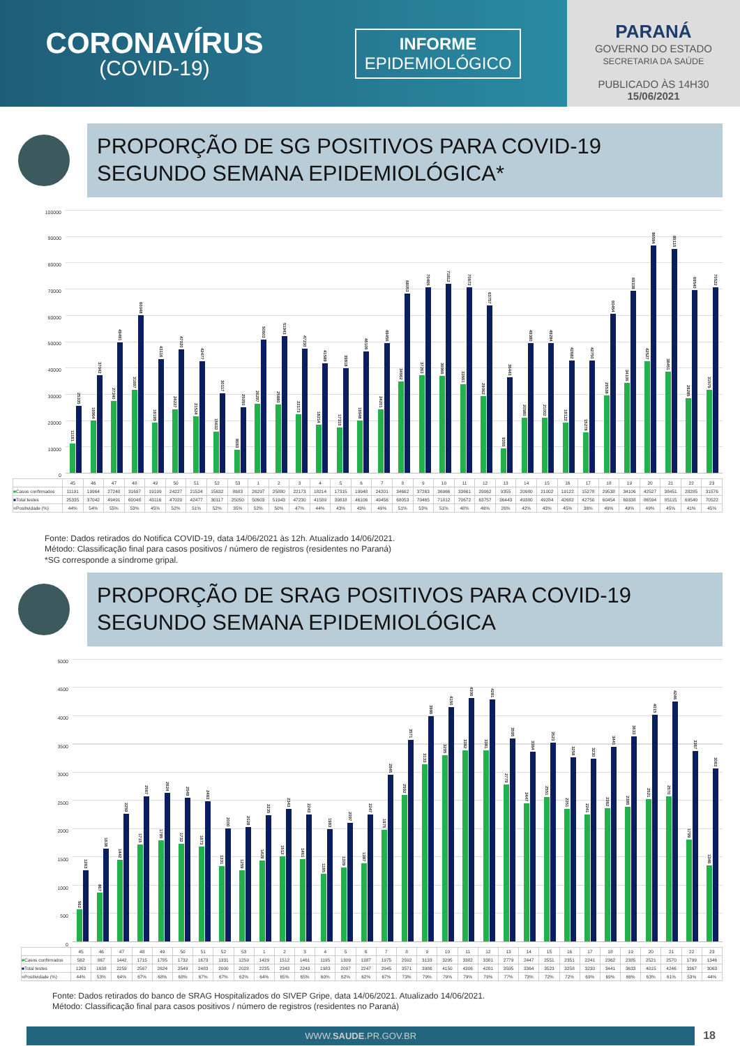CORONAVÍRUS
(COVID-19)
INFORME
EPIDEMIOLÓGICO
PARANÁ
GOVERNO DO ESTADO
SECRETARIA DA SAÚDE
PUBLICADO ÀS 14H30
15/06/2021
PROPORÇÃO DE SG POSITIVOS PARA COVID-19
SEGUNDO SEMANA EPIDEMIOLÓGICA*
100000
90000
80000
70000
60000
50000
40000
30000
20000
10000
0
11191
25335
19964
37042
27240
49491
31697
60048
19199
43116
24227
47020
21524
42477
15632
30117
8683
25050
26297
50603
25880
51943
22173
47230
18214
41589
17315
39818
19948
46106
24201
49456
34662
68053
37263
70465
36966
71812
33661
70672
29062
63757
9355
36443
20980
49380
21002
49284
19122
42682
15278
42750
29538
60454
34106
69338
42527
86594
38451
85115
28285
69540
31576
70522
| | 45 | 46 | 47 | 48 | 49 | 50 | 51 | 52 | 53 | 1 | 2 | 3 | 4 | 5 | 6 | 7 | 8 | 9 | 10 | 11 | 12 | 13 | 14 | 15 | 16 | 17 | 18 | 19 | 20 | 21 | 22 | 23 |
| --- | --- | --- | --- | --- | --- | --- | --- | --- | --- | --- | --- | --- | --- | --- | --- | --- | --- | --- | --- | --- | --- | --- | --- | --- | --- | --- | --- | --- | --- | --- | --- | --- |
| ■ Casos confirmados | 11191 | 19964 | 27240 | 31697 | 19199 | 24227 | 21524 | 15632 | 8683 | 26297 | 25880 | 22173 | 18214 | 17315 | 19948 | 24201 | 34662 | 37263 | 36966 | 33661 | 29062 | 9355 | 20980 | 21002 | 19122 | 15278 | 29538 | 34106 | 42527 | 38451 | 28285 | 31576 |
| ■ Total testes | 25335 | 37042 | 49491 | 60048 | 43116 | 47020 | 42477 | 30117 | 25050 | 50603 | 51943 | 47230 | 41589 | 39818 | 46106 | 49456 | 68053 | 70465 | 71812 | 70672 | 63757 | 36443 | 49380 | 49284 | 42682 | 42750 | 60454 | 69338 | 86594 | 85115 | 69540 | 70522 |
| ■ Positividade (%) | 44% | 54% | 55% | 53% | 45% | 52% | 51% | 52% | 35% | 52% | 50% | 47% | 44% | 43% | 43% | 49% | 51% | 53% | 51% | 48% | 46% | 26% | 42% | 43% | 45% | 36% | 49% | 49% | 49% | 45% | 41% | 45% |
Fonte: Dados retirados do Notifica COVID-19, data 14/06/2021 às 12h. Atualizado 14/06/2021.
Método: Classificação final para casos positivos / número de registros (residentes no Paraná)
*SG corresponde a síndrome gripal.
PROPORÇÃO DE SRAG POSITIVOS PARA COVID-19
SEGUNDO SEMANA EPIDEMIOLÓGICA
5000
4500
4000
3500
3000
2500
2000
1500
1000
500
0
562
1263
867
1638
1442
2259
1715
2567
1785
2624
1732
2549
1673
2483
1331
2000
1259
2028
1429
2235
1512
2343
1461
2243
1195
1983
1309
2097
1387
2247
1975
2945
2592
3571
3133
3986
3295
4150
3382
4306
3381
4281
2779
3595
2447
3364
2551
3523
2351
3258
2241
3230
2362
3441
2385
3633
2521
4015
2570
4246
1799
3367
1346
3063
| | 45 | 46 | 47 | 48 | 49 | 50 | 51 | 52 | 53 | 1 | 2 | 3 | 4 | 5 | 6 | 7 | 8 | 9 | 10 | 11 | 12 | 13 | 14 | 15 | 16 | 17 | 18 | 19 | 20 | 21 | 22 | 23 |
| --- | --- | --- | --- | --- | --- | --- | --- | --- | --- | --- | --- | --- | --- | --- | --- | --- | --- | --- | --- | --- | --- | --- | --- | --- | --- | --- | --- | --- | --- | --- | --- | --- |
| ■ Casos confirmados | 562 | 867 | 1442 | 1715 | 1785 | 1732 | 1673 | 1331 | 1259 | 1429 | 1512 | 1461 | 1195 | 1309 | 1387 | 1975 | 2592 | 3133 | 3295 | 3382 | 3381 | 2779 | 2447 | 2551 | 2351 | 2241 | 2362 | 2385 | 2521 | 2570 | 1799 | 1346 |
| ■ Total testes | 1263 | 1638 | 2259 | 2567 | 2624 | 2549 | 2483 | 2000 | 2028 | 2235 | 2343 | 2243 | 1983 | 2097 | 2247 | 2945 | 3571 | 3986 | 4150 | 4306 | 4281 | 3595 | 3364 | 3523 | 3258 | 3230 | 3441 | 3633 | 4015 | 4246 | 3367 | 3063 |
| ■ Positividade (%) | 44% | 53% | 64% | 67% | 68% | 68% | 67% | 67% | 62% | 64% | 65% | 65% | 60% | 62% | 62% | 67% | 73% | 79% | 79% | 79% | 79% | 77% | 73% | 72% | 72% | 69% | 69% | 66% | 63% | 61% | 53% | 44% |
Fonte: Dados retirados do banco de SRAG Hospitalizados do SIVEP Gripe, data 14/06/2021. Atualizado 14/06/2021.
Método: Classificação final para casos positivos / número de registros (residentes no Paraná)
WWW.SAUDE.PR.GOV.BR
18